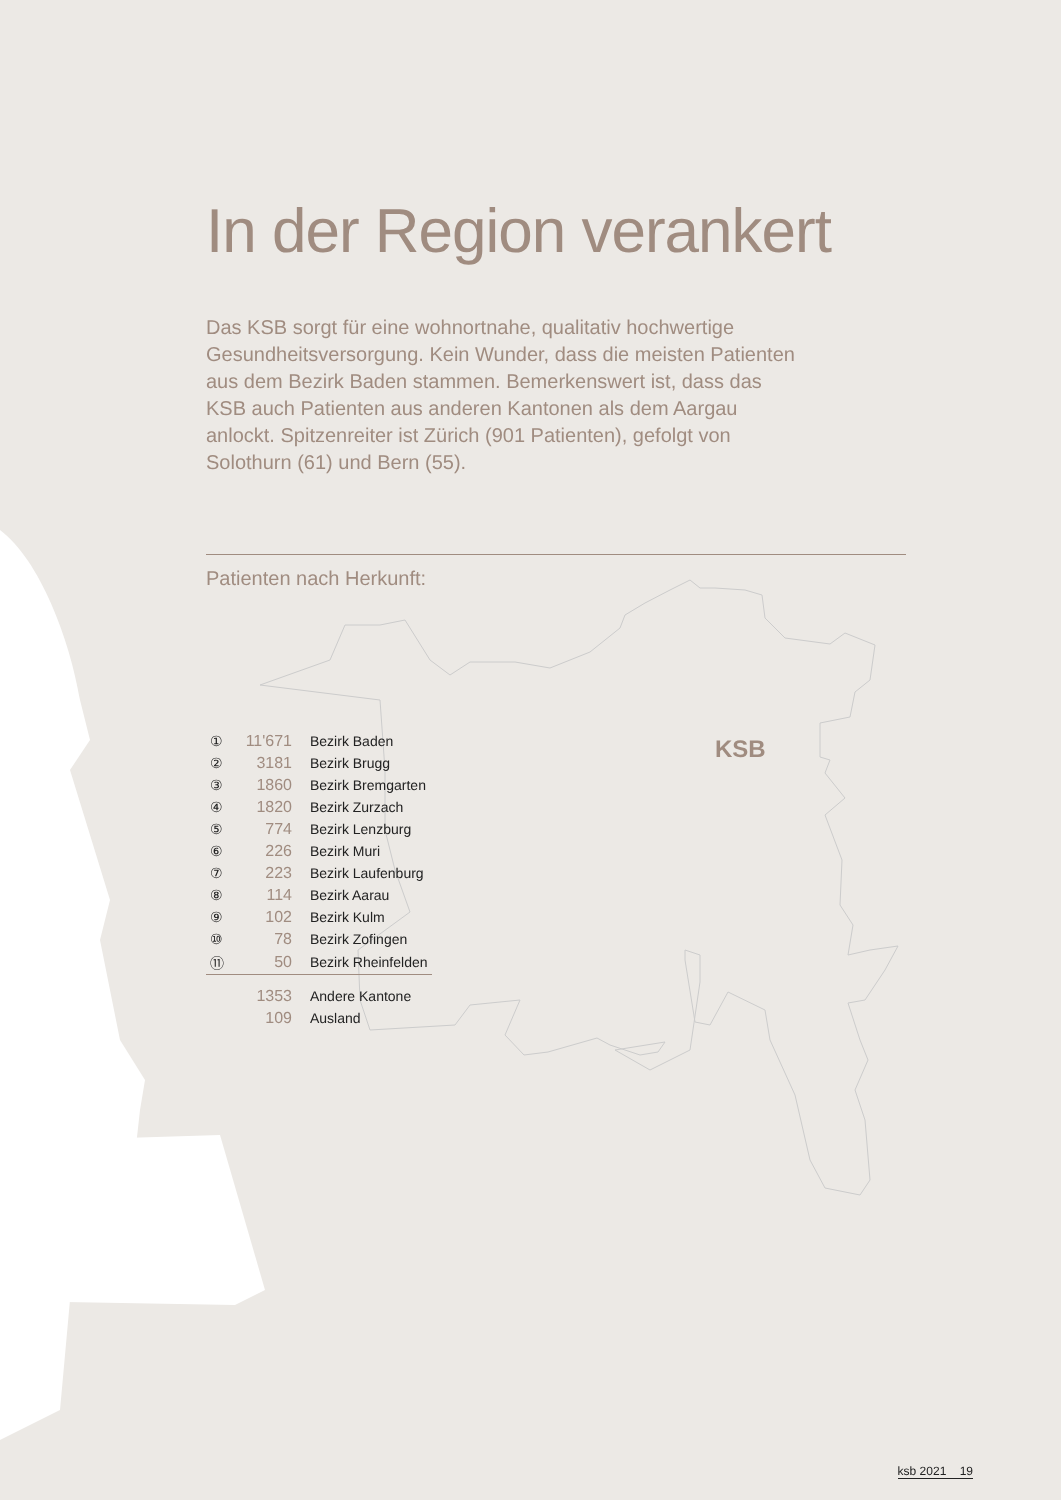In der Region verankert
Das KSB sorgt für eine wohnortnahe, qualitativ hochwertige Gesundheitsversorgung. Kein Wunder, dass die meisten Patienten aus dem Bezirk Baden stammen. Bemerkenswert ist, dass das KSB auch Patienten aus anderen Kantonen als dem Aargau anlockt. Spitzenreiter ist Zürich (901 Patienten), gefolgt von Solothurn (61) und Bern (55).
Patienten nach Herkunft:
| ① | 11'671 | Bezirk Baden |
| ② | 3181 | Bezirk Brugg |
| ③ | 1860 | Bezirk Bremgarten |
| ④ | 1820 | Bezirk Zurzach |
| ⑤ | 774 | Bezirk Lenzburg |
| ⑥ | 226 | Bezirk Muri |
| ⑦ | 223 | Bezirk Laufenburg |
| ⑧ | 114 | Bezirk Aarau |
| ⑨ | 102 | Bezirk Kulm |
| ⑩ | 78 | Bezirk Zofingen |
| ⑪ | 50 | Bezirk Rheinfelden |
| | 1353 | Andere Kantone |
| | 109 | Ausland |
KSB
ksb 2021 19